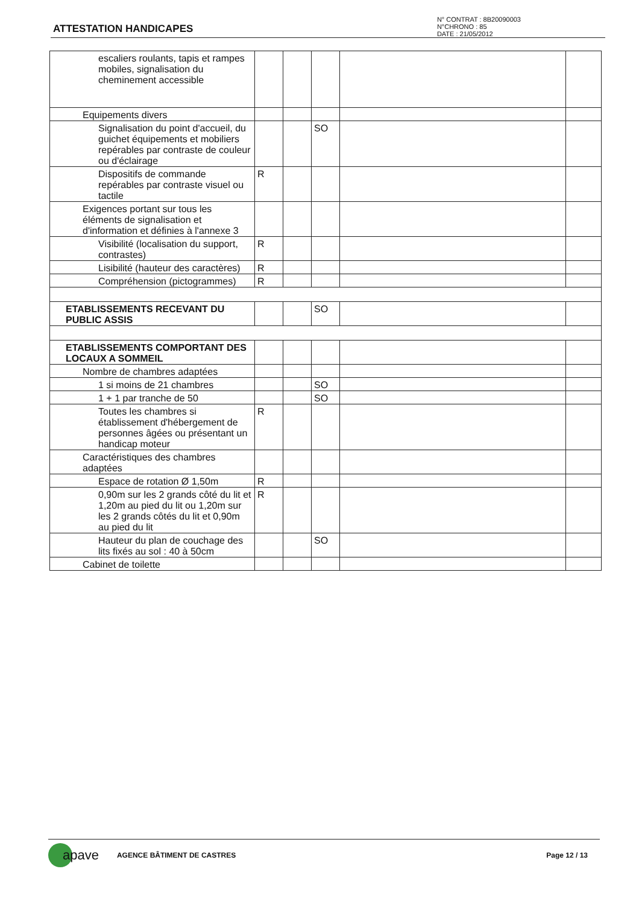ATTESTATION HANDICAPES
N° CONTRAT : 8B20090003
N°CHRONO : 85
DATE : 21/05/2012
| escaliers roulants, tapis et rampes mobiles, signalisation du cheminement accessible | | | | | |
| Equipements divers | | | | | |
| Signalisation du point d'accueil, du guichet équipements et mobiliers repérables par contraste de couleur ou d'éclairage | | | SO | | |
| Dispositifs de commande repérables par contraste visuel ou tactile | R | | | | |
| Exigences portant sur tous les éléments de signalisation et d'information et définies à l'annexe 3 | | | | | |
| Visibilité (localisation du support, contrastes) | R | | | | |
| Lisibilité (hauteur des caractères) | R | | | | |
| Compréhension (pictogrammes) | R | | | | |
| ETABLISSEMENTS RECEVANT DU PUBLIC ASSIS | | | SO | | |
| ETABLISSEMENTS COMPORTANT DES LOCAUX A SOMMEIL | | | | | |
| Nombre de chambres adaptées | | | | | |
| 1 si moins de 21 chambres | | | SO | | |
| 1 + 1 par tranche de 50 | | | SO | | |
| Toutes les chambres si établissement d'hébergement de personnes âgées ou présentant un handicap moteur | R | | | | |
| Caractéristiques des chambres adaptées | | | | | |
| Espace de rotation Ø 1,50m | R | | | | |
| 0,90m sur les 2 grands côté du lit et 1,20m au pied du lit ou 1,20m sur les 2 grands côtés du lit et 0,90m au pied du lit | R | | | | |
| Hauteur du plan de couchage des lits fixés au sol : 40 à 50cm | | | SO | | |
| Cabinet de toilette | | | | | |
apave AGENCE BÂTIMENT DE CASTRES Page 12 / 13